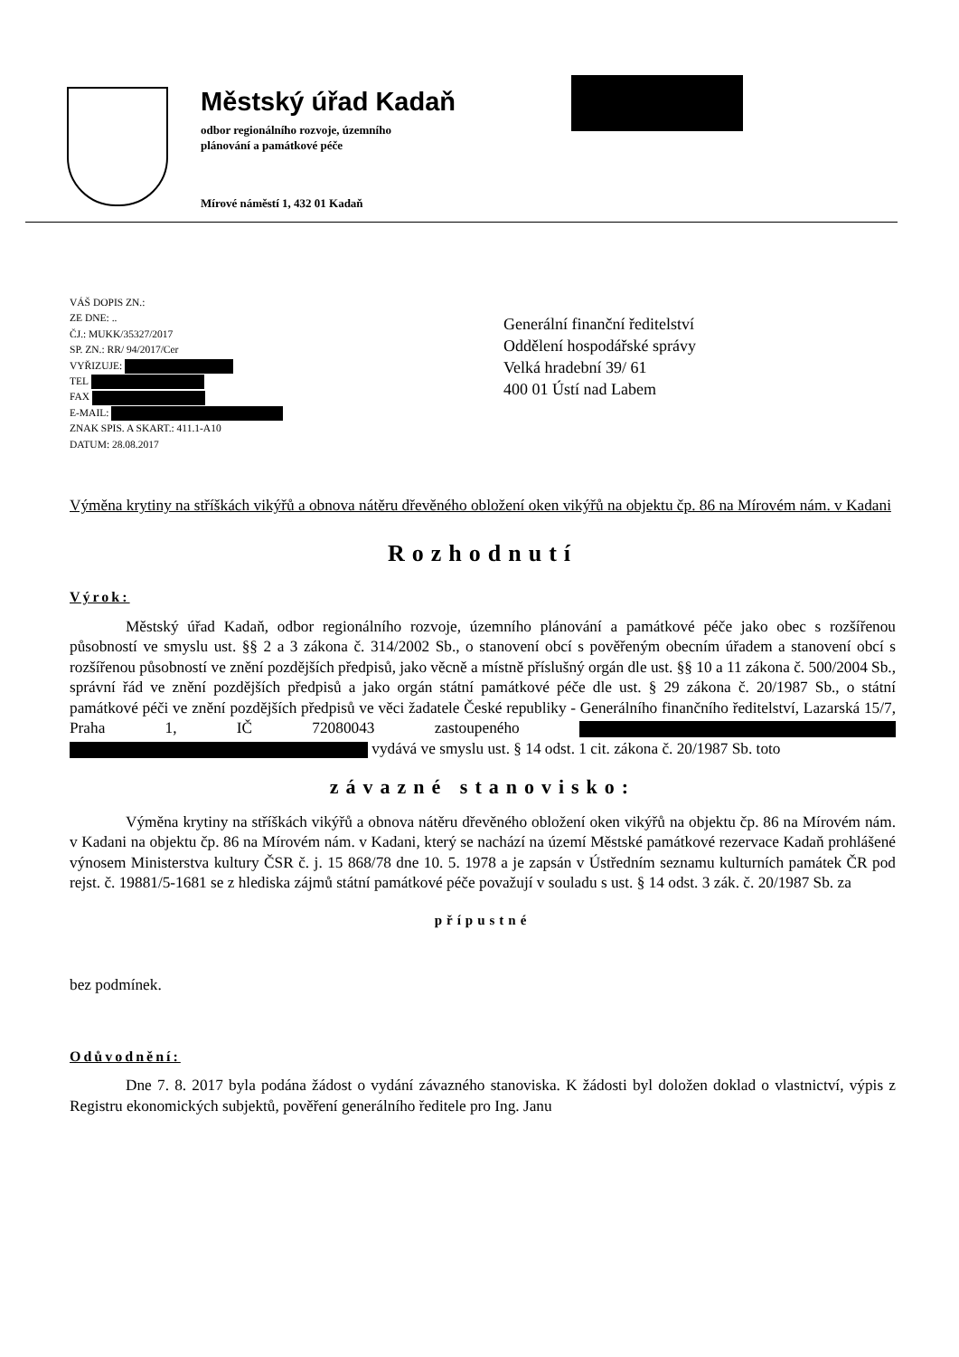Městský úřad Kadaň
odbor regionálního rozvoje, územního
plánování a památkové péče
Mírové náměstí 1, 432 01 Kadaň
VÁŠ DOPIS ZN.:
ZE DNE: ..
ČJ.: MUKK/35327/2017
SP. ZN.: RR/ 94/2017/Cer
VYŘIZUJE:
TEL
FAX
E-MAIL:
ZNAK SPIS. A SKART.: 411.1-A10
DATUM: 28.08.2017
Generální finanční ředitelství
Oddělení hospodářské správy
Velká hradební 39/ 61
400 01 Ústí nad Labem
Výměna krytiny na stříškách vikýřů a obnova nátěru dřevěného obložení oken vikýřů na objektu čp. 86 na Mírovém nám. v Kadani
Rozhodnutí
Výrok:
Městský úřad Kadaň, odbor regionálního rozvoje, územního plánování a památkové péče jako obec s rozšířenou působností ve smyslu ust. §§ 2 a 3 zákona č. 314/2002 Sb., o stanovení obcí s pověřeným obecním úřadem a stanovení obcí s rozšířenou působností ve znění pozdějších předpisů, jako věcně a místně příslušný orgán dle ust. §§ 10 a 11 zákona č. 500/2004 Sb., správní řád ve znění pozdějších předpisů a jako orgán státní památkové péče dle ust. § 29 zákona č. 20/1987 Sb., o státní památkové péči ve znění pozdějších předpisů ve věci žadatele České republiky - Generálního finančního ředitelství, Lazarská 15/7, Praha 1, IČ 72080043 zastoupeného vydává ve smyslu ust. § 14 odst. 1 cit. zákona č. 20/1987 Sb. toto
závazné stanovisko:
Výměna krytiny na stříškách vikýřů a obnova nátěru dřevěného obložení oken vikýřů na objektu čp. 86 na Mírovém nám. v Kadani na objektu čp. 86 na Mírovém nám. v Kadani, který se nachází na území Městské památkové rezervace Kadaň prohlášené výnosem Ministerstva kultury ČSR č. j. 15 868/78 dne 10. 5. 1978 a je zapsán v Ústředním seznamu kulturních památek ČR pod rejst. č. 19881/5-1681 se z hlediska zájmů státní památkové péče považují v souladu s ust. § 14 odst. 3 zák. č. 20/1987 Sb. za
přípustné
bez podmínek.
Odůvodnění:
Dne 7. 8. 2017 byla podána žádost o vydání závazného stanoviska. K žádosti byl doložen doklad o vlastnictví, výpis z Registru ekonomických subjektů, pověření generálního ředitele pro Ing. Janu